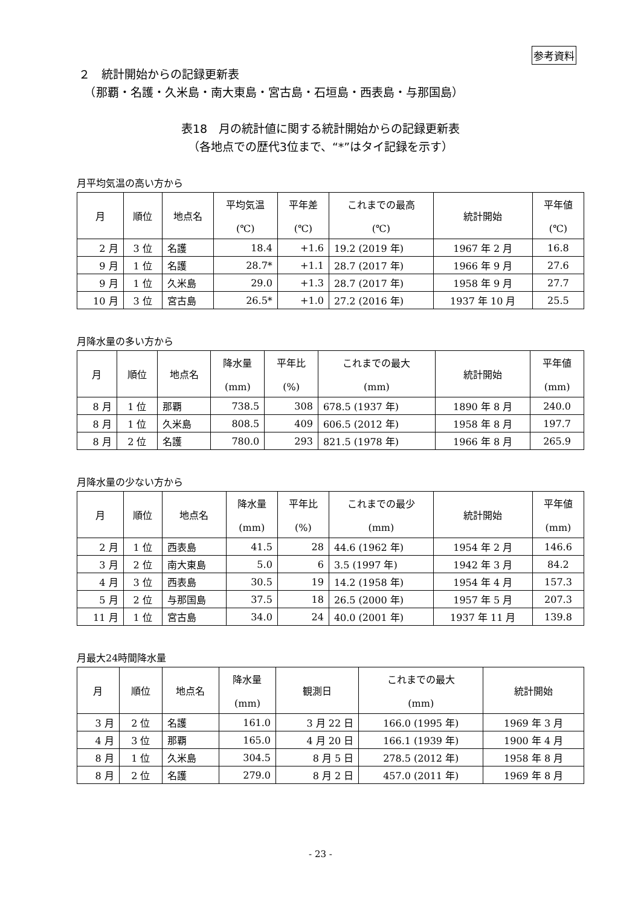参考資料
２　統計開始からの記録更新表
　（那覇・名護・久米島・南大東島・宮古島・石垣島・西表島・与那国島）
表18　月の統計値に関する統計開始からの記録更新表
（各地点での歴代3位まで、“*”はタイ記録を示す）
月平均気温の高い方から
| 月 | 順位 | 地点名 | 平均気温 (℃) | 平年差 (℃) | これまでの最高 (℃) | 統計開始 | 平年値 (℃) |
| --- | --- | --- | --- | --- | --- | --- | --- |
| 2 月 | 3 位 | 名護 | 18.4 | +1.6 | 19.2 (2019 年) | 1967 年 2 月 | 16.8 |
| 9 月 | 1 位 | 名護 | 28.7* | +1.1 | 28.7 (2017 年) | 1966 年 9 月 | 27.6 |
| 9 月 | 1 位 | 久米島 | 29.0 | +1.3 | 28.7 (2017 年) | 1958 年 9 月 | 27.7 |
| 10 月 | 3 位 | 宮古島 | 26.5* | +1.0 | 27.2 (2016 年) | 1937 年 10 月 | 25.5 |
月降水量の多い方から
| 月 | 順位 | 地点名 | 降水量 (mm) | 平年比 (%) | これまでの最大 (mm) | 統計開始 | 平年値 (mm) |
| --- | --- | --- | --- | --- | --- | --- | --- |
| 8 月 | 1 位 | 那覇 | 738.5 | 308 | 678.5 (1937 年) | 1890 年 8 月 | 240.0 |
| 8 月 | 1 位 | 久米島 | 808.5 | 409 | 606.5 (2012 年) | 1958 年 8 月 | 197.7 |
| 8 月 | 2 位 | 名護 | 780.0 | 293 | 821.5 (1978 年) | 1966 年 8 月 | 265.9 |
月降水量の少ない方から
| 月 | 順位 | 地点名 | 降水量 (mm) | 平年比 (%) | これまでの最少 (mm) | 統計開始 | 平年値 (mm) |
| --- | --- | --- | --- | --- | --- | --- | --- |
| 2 月 | 1 位 | 西表島 | 41.5 | 28 | 44.6 (1962 年) | 1954 年 2 月 | 146.6 |
| 3 月 | 2 位 | 南大東島 | 5.0 | 6 | 3.5 (1997 年) | 1942 年 3 月 | 84.2 |
| 4 月 | 3 位 | 西表島 | 30.5 | 19 | 14.2 (1958 年) | 1954 年 4 月 | 157.3 |
| 5 月 | 2 位 | 与那国島 | 37.5 | 18 | 26.5 (2000 年) | 1957 年 5 月 | 207.3 |
| 11 月 | 1 位 | 宮古島 | 34.0 | 24 | 40.0 (2001 年) | 1937 年 11 月 | 139.8 |
月最大24時間降水量
| 月 | 順位 | 地点名 | 降水量 (mm) | 観測日 | これまでの最大 (mm) | 統計開始 |
| --- | --- | --- | --- | --- | --- | --- |
| 3 月 | 2 位 | 名護 | 161.0 | 3 月 22 日 | 166.0 (1995 年) | 1969 年 3 月 |
| 4 月 | 3 位 | 那覇 | 165.0 | 4 月 20 日 | 166.1 (1939 年) | 1900 年 4 月 |
| 8 月 | 1 位 | 久米島 | 304.5 | 8 月 5 日 | 278.5 (2012 年) | 1958 年 8 月 |
| 8 月 | 2 位 | 名護 | 279.0 | 8 月 2 日 | 457.0 (2011 年) | 1969 年 8 月 |
- 23 -